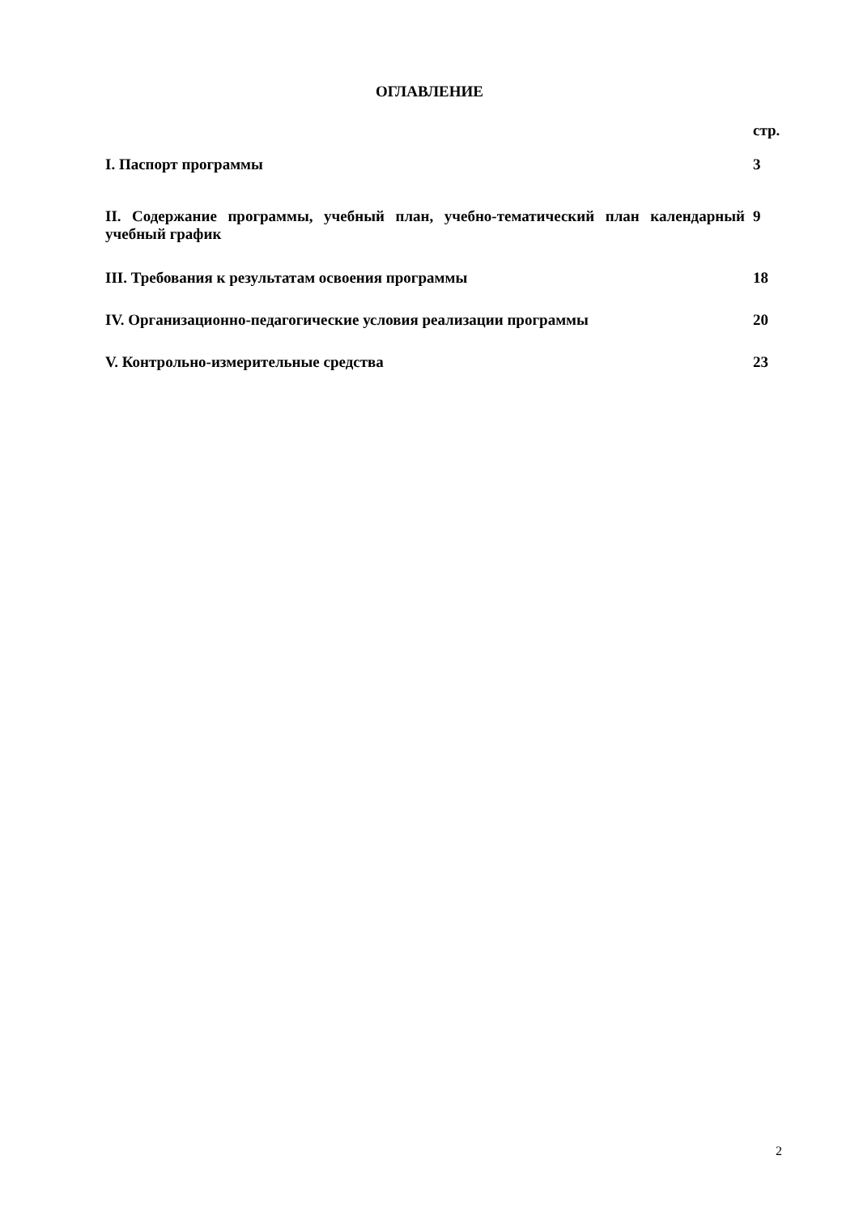ОГЛАВЛЕНИЕ
| | стр. |
| I. Паспорт программы | 3 |
| II. Содержание программы, учебный план, учебно-тематический план календарный учебный график | 9 |
| III. Требования к результатам освоения программы | 18 |
| IV. Организационно-педагогические условия реализации программы | 20 |
| V. Контрольно-измерительные средства | 23 |
2